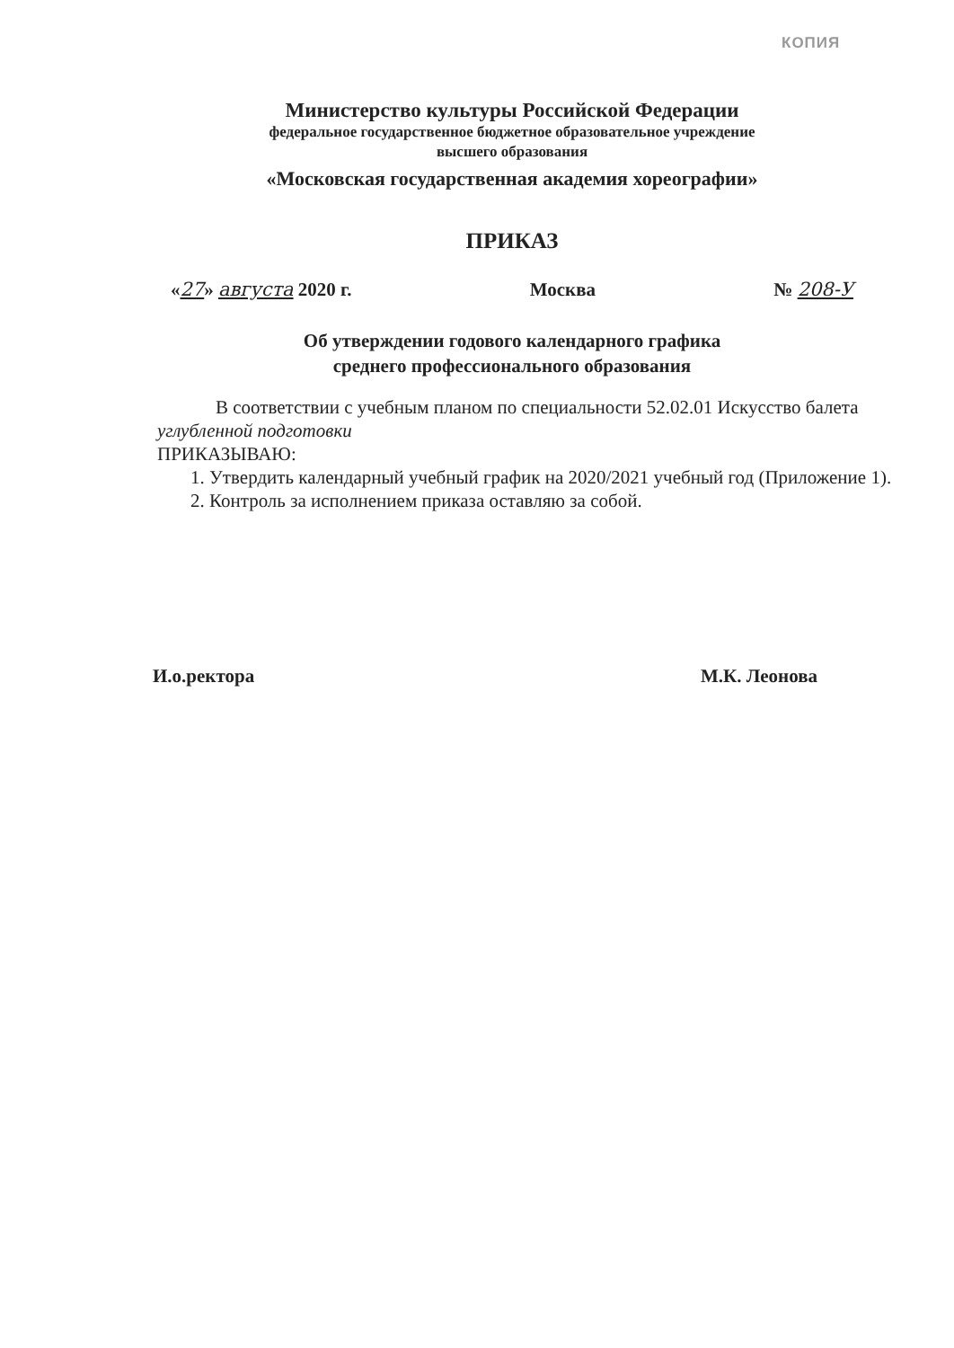КОПИЯ
Министерство культуры Российской Федерации
федеральное государственное бюджетное образовательное учреждение
высшего образования
«Московская государственная академия хореографии»
ПРИКАЗ
«27» августа 2020 г. Москва № 208-У
Об утверждении годового календарного графика
среднего профессионального образования
В соответствии с учебным планом по специальности 52.02.01 Искусство балета углубленной подготовки
ПРИКАЗЫВАЮ:
1. Утвердить календарный учебный график на 2020/2021 учебный год (Приложение 1).
2. Контроль за исполнением приказа оставляю за собой.
И.о.ректора М.К. Леонова